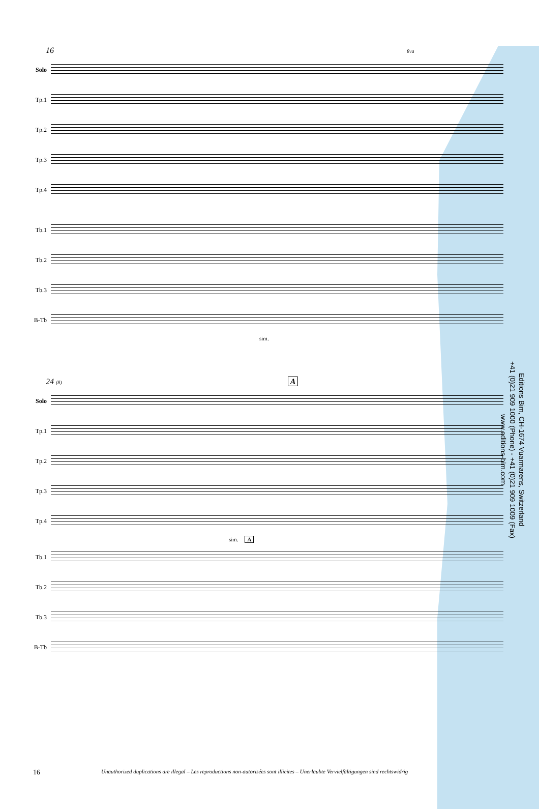16 8va
Solo
Tp.1
Tp.2
Tp.3
Tp.4
Tb.1
Tb.2
Tb.3
B-Tb
sim.
24 (8) A
Solo
Tp.1
Tp.2
Tp.3
Tp.4
sim. A
Tb.1
Tb.2
Tb.3
B-Tb
Editions Bim, CH-1674 Vuarmarens, Switzerland
+41 (0)21 909 1000 (Phone) - +41 (0)21 909 1009 (Fax)
www.editions-bim.com
16 Unauthorized duplications are illegal – Les reproductions non-autorisées sont illicites – Unerlaubte Vervielfältigungen sind rechtswidrig